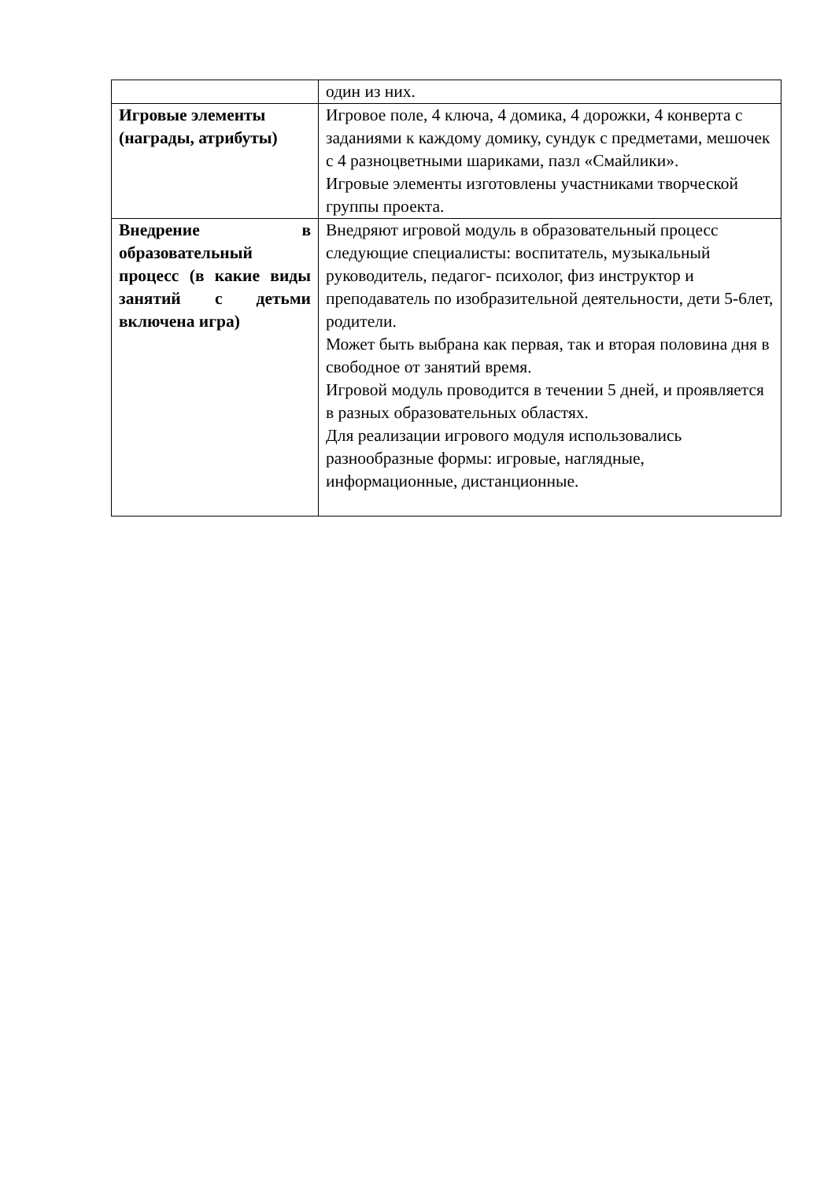| | один из них. |
| Игровые элементы (награды, атрибуты) | Игровое поле, 4 ключа, 4 домика, 4 дорожки, 4 конверта с заданиями к каждому домику, сундук с предметами, мешочек с 4 разноцветными шариками, пазл «Смайлики». Игровые элементы изготовлены участниками творческой группы проекта. |
| Внедрение в образовательный процесс (в какие виды занятий с детьми включена игра) | Внедряют игровой модуль в образовательный процесс следующие специалисты: воспитатель, музыкальный руководитель, педагог- психолог, физ инструктор и преподаватель по изобразительной деятельности, дети 5-6лет, родители. Может быть выбрана как первая, так и вторая половина дня в свободное от занятий время. Игровой модуль проводится в течении 5 дней, и проявляется в разных образовательных областях. Для реализации игрового модуля использовались разнообразные формы: игровые, наглядные, информационные, дистанционные. |